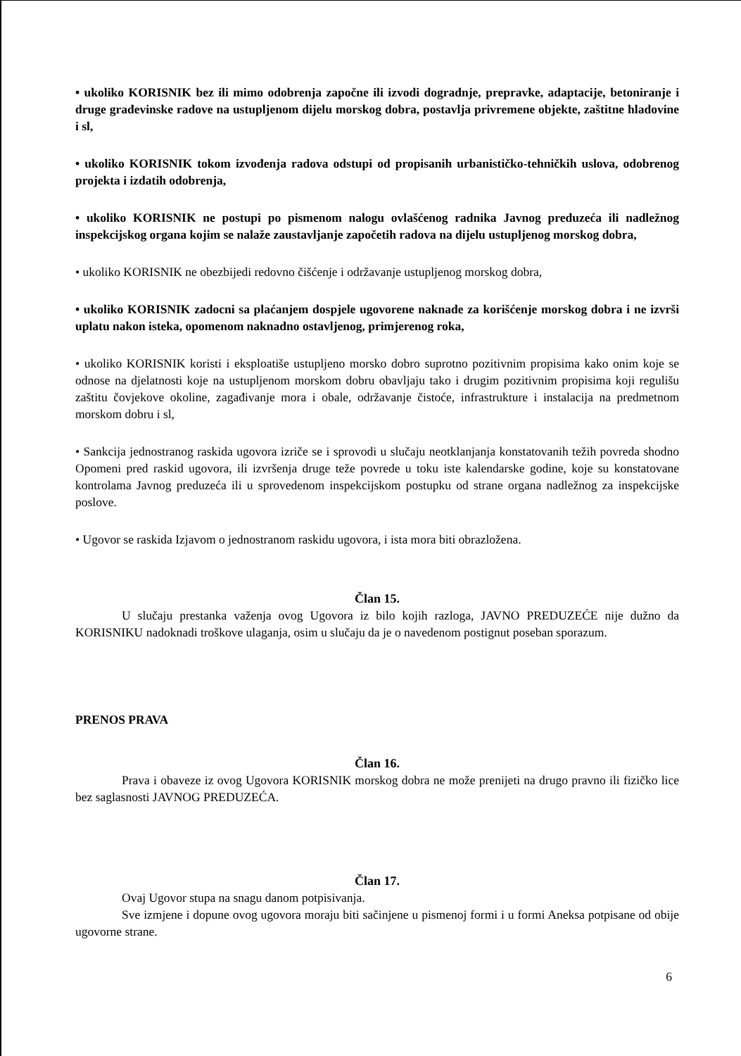• ukoliko KORISNIK bez ili mimo odobrenja započne ili izvodi dogradnje, prepravke, adaptacije, betoniranje i druge građevinske radove na ustupljenom dijelu morskog dobra, postavlja privremene objekte, zaštitne hladovine i sl,
• ukoliko KORISNIK tokom izvođenja radova odstupi od propisanih urbanističko-tehničkih uslova, odobrenog projekta i izdatih odobrenja,
• ukoliko KORISNIK ne postupi po pismenom nalogu ovlašćenog radnika Javnog preduzeća ili nadležnog inspekcijskog organa kojim se nalaže zaustavljanje započetih radova na dijelu ustupljenog morskog dobra,
• ukoliko KORISNIK ne obezbijedi redovno čišćenje i održavanje ustupljenog morskog dobra,
• ukoliko KORISNIK zadocni sa plaćanjem dospjele ugovorene naknade za korišćenje morskog dobra i ne izvrši uplatu nakon isteka, opomenom naknadno ostavljenog, primjerenog roka,
• ukoliko KORISNIK koristi i eksploatiše ustupljeno morsko dobro suprotno pozitivnim propisima kako onim koje se odnose na djelatnosti koje na ustupljenom morskom dobru obavljaju tako i drugim pozitivnim propisima koji regulišu zaštitu čovjekove okoline, zagađivanje mora i obale, održavanje čistoće, infrastrukture i instalacija na predmetnom morskom dobru i sl,
• Sankcija jednostranog raskida ugovora izriče se i sprovodi u slučaju neotklanjanja konstatovanih težih povreda shodno Opomeni pred raskid ugovora, ili izvršenja druge teže povrede u toku iste kalendarske godine, koje su konstatovane kontrolama Javnog preduzeća ili u sprovedenom inspekcijskom postupku od strane organa nadležnog za inspekcijske poslove.
• Ugovor se raskida Izjavom o jednostranom raskidu ugovora, i ista mora biti obrazložena.
Član 15.
U slučaju prestanka važenja ovog Ugovora iz bilo kojih razloga, JAVNO PREDUZEĆE nije dužno da KORISNIKU nadoknadi troškove ulaganja, osim u slučaju da je o navedenom postignut poseban sporazum.
PRENOS PRAVA
Član 16.
Prava i obaveze iz ovog Ugovora KORISNIK morskog dobra ne može prenijeti na drugo pravno ili fizičko lice bez saglasnosti JAVNOG PREDUZEĆA.
Član 17.
Ovaj Ugovor stupa na snagu danom potpisivanja.
Sve izmjene i dopune ovog ugovora moraju biti sačinjene u pismenoj formi i u formi Aneksa potpisane od obije ugovorne strane.
6